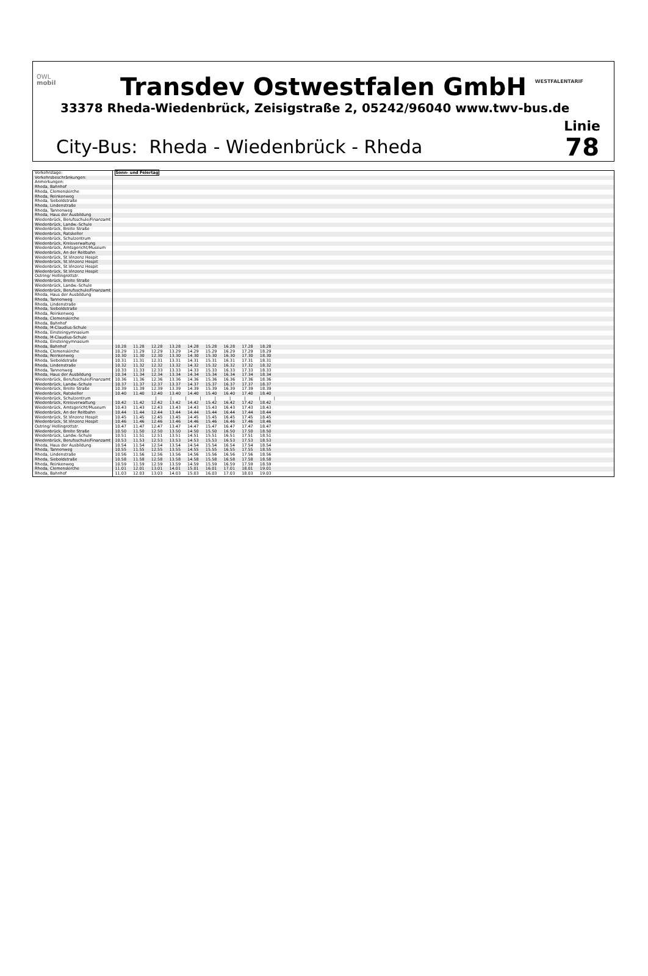OWL
mobil
WESTFALENTARIF
Transdev Ostwestfalen GmbH
33378 Rheda-Wiedenbrück, Zeisigstraße 2, 05242/96040 www.twv-bus.de
City-Bus: Rheda - Wiedenbrück - Rheda
Linie
78
| Verkehrstage: | Sonn- und Feiertag |
| Verkehrsbeschränkungen: | |
| Anmerkungen: | |
| Rheda, Bahnhof | |
| Rheda, Clemenskirche | |
| Rheda, Reinkenweg | |
| Rheda, Sieboldstraße | |
| Rheda, Lindenstraße | |
| Rheda, Tannenweg | |
| Rheda, Haus der Ausbildung | |
| Wiedenbrück, Berufsschule/Finanzamt | |
| Wiedenbrück, Landw.-Schule | |
| Wiedenbrück, Breite Straße | |
| Wiedenbrück, Ratskeller | |
| Wiedenbrück, Schulzentrum | |
| Wiedenbrück, Kreisverwaltung | |
| Wiedenbrück, Amtsgericht/Museum | |
| Wiedenbrück, An der Reitbahn | |
| Wiedenbrück, St.Vinzenz Hospit | |
| Wiedenbrück, St.Vinzenz Hospit | |
| Wiedenbrück, St.Vinzenz Hospit | |
| Wiedenbrück, St.Vinzenz Hospit | |
| Ostring/ Hellingrottstr. | |
| Wiedenbrück, Breite Straße | |
| Wiedenbrück, Landw.-Schule | |
| Wiedenbrück, Berufsschule/Finanzamt | |
| Rheda, Haus der Ausbildung | |
| Rheda, Tannenweg | |
| Rheda, Lindenstraße | |
| Rheda, Sieboldstraße | |
| Rheda, Reinkenweg | |
| Rheda, Clemenskirche | |
| Rheda, Bahnhof | |
| Rheda, M-Claudius-Schule | |
| Rheda, Einsteingymnasium | |
| Rheda, M-Claudius-Schule | |
| Rheda, Einsteingymnasium | |
| Rheda, Bahnhof | 10.28 11.28 12.28 13.28 14.28 15.28 16.28 17.28 18.28 |
| Rheda, Clemenskirche | 10.29 11.29 12.29 13.29 14.29 15.29 16.29 17.29 18.29 |
| Rheda, Reinkenweg | 10.30 11.30 12.30 13.30 14.30 15.30 16.30 17.30 18.30 |
| Rheda, Sieboldstraße | 10.31 11.31 12.31 13.31 14.31 15.31 16.31 17.31 18.31 |
| Rheda, Lindenstraße | 10.32 11.32 12.32 13.32 14.32 15.32 16.32 17.32 18.32 |
| Rheda, Tannenweg | 10.33 11.33 12.33 13.33 14.33 15.33 16.33 17.33 18.33 |
| Rheda, Haus der Ausbildung | 10.34 11.34 12.34 13.34 14.34 15.34 16.34 17.34 18.34 |
| Wiedenbrück, Berufsschule/Finanzamt | 10.36 11.36 12.36 13.36 14.36 15.36 16.36 17.36 18.36 |
| Wiedenbrück, Landw.-Schule | 10.37 11.37 12.37 13.37 14.37 15.37 16.37 17.37 18.37 |
| Wiedenbrück, Breite Straße | 10.39 11.39 12.39 13.39 14.39 15.39 16.39 17.39 18.39 |
| Wiedenbrück, Ratskeller | 10.40 11.40 12.40 13.40 14.40 15.40 16.40 17.40 18.40 |
| Wiedenbrück, Schulzentrum | / / / / / / / / / |
| Wiedenbrück, Kreisverwaltung | 10.42 11.42 12.42 13.42 14.42 15.42 16.42 17.42 18.42 |
| Wiedenbrück, Amtsgericht/Museum | 10.43 11.43 12.43 13.43 14.43 15.43 16.43 17.43 18.43 |
| Wiedenbrück, An der Reitbahn | 10.44 11.44 12.44 13.44 14.44 15.44 16.44 17.44 18.44 |
| Wiedenbrück, St.Vinzenz Hospit | 10.45 11.45 12.45 13.45 14.45 15.45 16.45 17.45 18.45 |
| Wiedenbrück, St.Vinzenz Hospit | 10.46 11.46 12.46 13.46 14.46 15.46 16.46 17.46 18.46 |
| Ostring/ Hellingrottstr. | 10.47 11.47 12.47 13.47 14.47 15.47 16.47 17.47 18.47 |
| Wiedenbrück, Breite Straße | 10.50 11.50 12.50 13.50 14.50 15.50 16.50 17.50 18.50 |
| Wiedenbrück, Landw.-Schule | 10.51 11.51 12.51 13.51 14.51 15.51 16.51 17.51 18.51 |
| Wiedenbrück, Berufsschule/Finanzamt | 10.53 11.53 12.53 13.53 14.53 15.53 16.53 17.53 18.53 |
| Rheda, Haus der Ausbildung | 10.54 11.54 12.54 13.54 14.54 15.54 16.54 17.54 18.54 |
| Rheda, Tannenweg | 10.55 11.55 12.55 13.55 14.55 15.55 16.55 17.55 18.55 |
| Rheda, Lindenstraße | 10.56 11.56 12.56 13.56 14.56 15.56 16.56 17.56 18.56 |
| Rheda, Sieboldstraße | 10.58 11.58 12.58 13.58 14.58 15.58 16.58 17.58 18.58 |
| Rheda, Reinkenweg | 10.59 11.59 12.59 13.59 14.59 15.59 16.59 17.59 18.59 |
| Rheda, Clemenskirche | 11.01 12.01 13.01 14.01 15.01 16.01 17.01 18.01 19.01 |
| Rheda, Bahnhof | 11.03 12.03 13.03 14.03 15.03 16.03 17.03 18.03 19.03 |